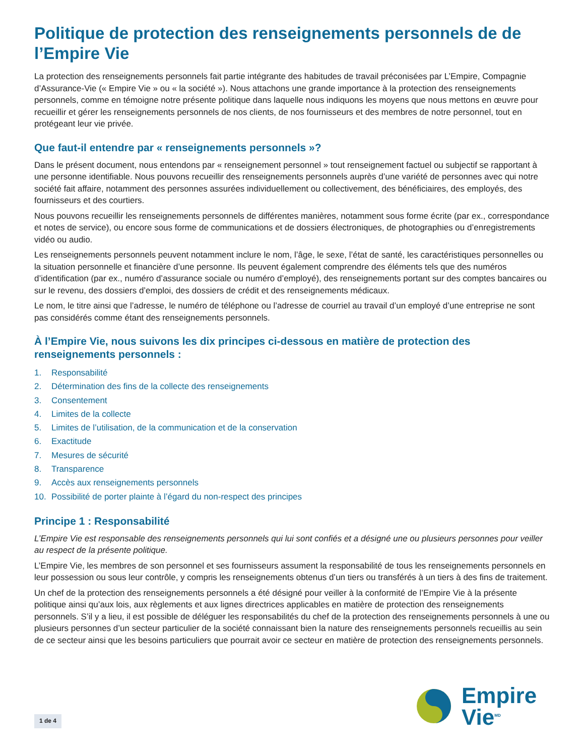Politique de protection des renseignements personnels de de l’Empire Vie
La protection des renseignements personnels fait partie intégrante des habitudes de travail préconisées par L’Empire, Compagnie d’Assurance-Vie (« Empire Vie » ou « la société »). Nous attachons une grande importance à la protection des renseignements personnels, comme en témoigne notre présente politique dans laquelle nous indiquons les moyens que nous mettons en œuvre pour recueillir et gérer les renseignements personnels de nos clients, de nos fournisseurs et des membres de notre personnel, tout en protégeant leur vie privée.
Que faut-il entendre par « renseignements personnels »?
Dans le présent document, nous entendons par « renseignement personnel » tout renseignement factuel ou subjectif se rapportant à une personne identifiable. Nous pouvons recueillir des renseignements personnels auprès d’une variété de personnes avec qui notre société fait affaire, notamment des personnes assurées individuellement ou collectivement, des bénéficiaires, des employés, des fournisseurs et des courtiers.
Nous pouvons recueillir les renseignements personnels de différentes manières, notamment sous forme écrite (par ex., correspondance et notes de service), ou encore sous forme de communications et de dossiers électroniques, de photographies ou d’enregistrements vidéo ou audio.
Les renseignements personnels peuvent notamment inclure le nom, l’âge, le sexe, l’état de santé, les caractéristiques personnelles ou la situation personnelle et financière d’une personne. Ils peuvent également comprendre des éléments tels que des numéros d’identification (par ex., numéro d’assurance sociale ou numéro d’employé), des renseignements portant sur des comptes bancaires ou sur le revenu, des dossiers d’emploi, des dossiers de crédit et des renseignements médicaux.
Le nom, le titre ainsi que l’adresse, le numéro de téléphone ou l’adresse de courriel au travail d’un employé d’une entreprise ne sont pas considérés comme étant des renseignements personnels.
À l’Empire Vie, nous suivons les dix principes ci-dessous en matière de protection des renseignements personnels :
1. Responsabilité
2. Détermination des fins de la collecte des renseignements
3. Consentement
4. Limites de la collecte
5. Limites de l’utilisation, de la communication et de la conservation
6. Exactitude
7. Mesures de sécurité
8. Transparence
9. Accès aux renseignements personnels
10. Possibilité de porter plainte à l’égard du non-respect des principes
Principe 1 : Responsabilité
L’Empire Vie est responsable des renseignements personnels qui lui sont confiés et a désigné une ou plusieurs personnes pour veiller au respect de la présente politique.
L’Empire Vie, les membres de son personnel et ses fournisseurs assument la responsabilité de tous les renseignements personnels en leur possession ou sous leur contrôle, y compris les renseignements obtenus d’un tiers ou transférés à un tiers à des fins de traitement.
Un chef de la protection des renseignements personnels a été désigné pour veiller à la conformité de l’Empire Vie à la présente politique ainsi qu’aux lois, aux règlements et aux lignes directrices applicables en matière de protection des renseignements personnels. S’il y a lieu, il est possible de déléguer les responsabilités du chef de la protection des renseignements personnels à une ou plusieurs personnes d’un secteur particulier de la société connaissant bien la nature des renseignements personnels recueillis au sein de ce secteur ainsi que les besoins particuliers que pourrait avoir ce secteur en matière de protection des renseignements personnels.
Empire
Vie<sup>MD</sup>
1 de 4